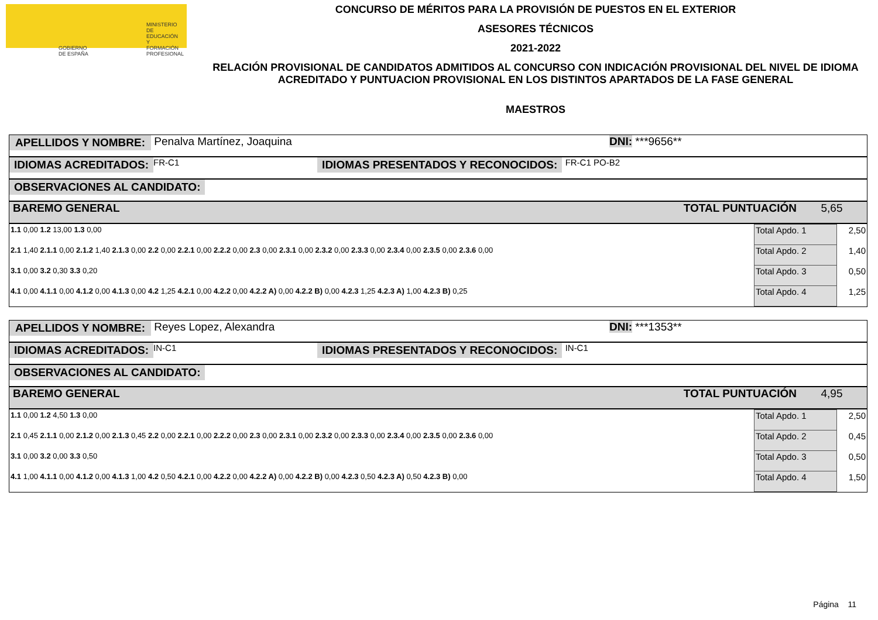GOBIERNO DE ESPAÑA MINISTERIO DE EDUCACIÓN Y FORMACIÓN PROFESIONAL
CONCURSO DE MÉRITOS PARA LA PROVISIÓN DE PUESTOS EN EL EXTERIOR
ASESORES TÉCNICOS
2021-2022
RELACIÓN PROVISIONAL DE CANDIDATOS ADMITIDOS AL CONCURSO CON INDICACIÓN PROVISIONAL DEL NIVEL DE IDIOMA ACREDITADO Y PUNTUACION PROVISIONAL EN LOS DISTINTOS APARTADOS DE LA FASE GENERAL
MAESTROS
APELLIDOS Y NOMBRE: Penalva Martínez, Joaquina DNI: ***9656**
IDIOMAS ACREDITADOS: FR-C1 IDIOMAS PRESENTADOS Y RECONOCIDOS: FR-C1 PO-B2
OBSERVACIONES AL CANDIDATO:
BAREMO GENERAL TOTAL PUNTUACIÓN 5,65
| 1.1 0,00 1.2 13,00 1.3 0,00 | Total Apdo. 1 | 2,50 |
| 2.1 1,40 2.1.1 0,00 2.1.2 1,40 2.1.3 0,00 2.2 0,00 2.2.1 0,00 2.2.2 0,00 2.3 0,00 2.3.1 0,00 2.3.2 0,00 2.3.3 0,00 2.3.4 0,00 2.3.5 0,00 2.3.6 0,00 | Total Apdo. 2 | 1,40 |
| 3.1 0,00 3.2 0,30 3.3 0,20 | Total Apdo. 3 | 0,50 |
| 4.1 0,00 4.1.1 0,00 4.1.2 0,00 4.1.3 0,00 4.2 1,25 4.2.1 0,00 4.2.2 0,00 4.2.2 A) 0,00 4.2.2 B) 0,00 4.2.3 1,25 4.2.3 A) 1,00 4.2.3 B) 0,25 | Total Apdo. 4 | 1,25 |
APELLIDOS Y NOMBRE: Reyes Lopez, Alexandra DNI: ***1353**
IDIOMAS ACREDITADOS: IN-C1 IDIOMAS PRESENTADOS Y RECONOCIDOS: IN-C1
OBSERVACIONES AL CANDIDATO:
BAREMO GENERAL TOTAL PUNTUACIÓN 4,95
| 1.1 0,00 1.2 4,50 1.3 0,00 | Total Apdo. 1 | 2,50 |
| 2.1 0,45 2.1.1 0,00 2.1.2 0,00 2.1.3 0,45 2.2 0,00 2.2.1 0,00 2.2.2 0,00 2.3 0,00 2.3.1 0,00 2.3.2 0,00 2.3.3 0,00 2.3.4 0,00 2.3.5 0,00 2.3.6 0,00 | Total Apdo. 2 | 0,45 |
| 3.1 0,00 3.2 0,00 3.3 0,50 | Total Apdo. 3 | 0,50 |
| 4.1 1,00 4.1.1 0,00 4.1.2 0,00 4.1.3 1,00 4.2 0,50 4.2.1 0,00 4.2.2 0,00 4.2.2 A) 0,00 4.2.2 B) 0,00 4.2.3 0,50 4.2.3 A) 0,50 4.2.3 B) 0,00 | Total Apdo. 4 | 1,50 |
Página 11